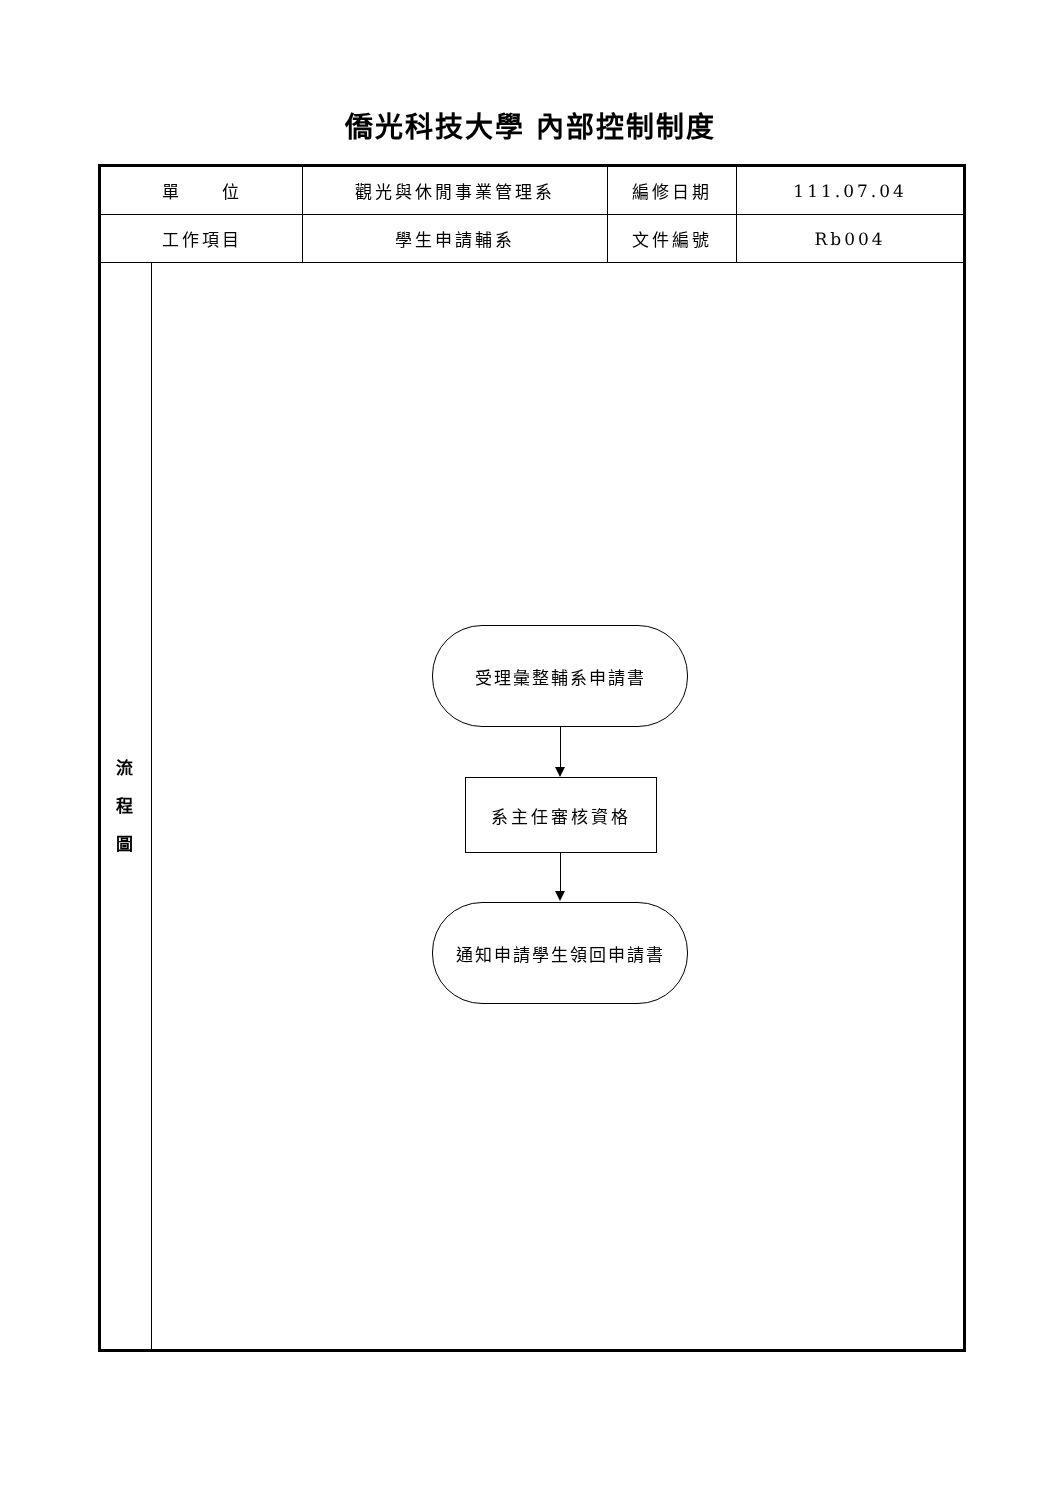僑光科技大學 內部控制制度
| 單 位 | | 觀光與休閒事業管理系 | 編修日期 | 111.07.04 |
| 工作項目 | | 學生申請輔系 | 文件編號 | Rb004 |
| 流 程 圖 | 受理彙整輔系申請書 系主任審核資格 通知申請學生領回申請書 | | | |